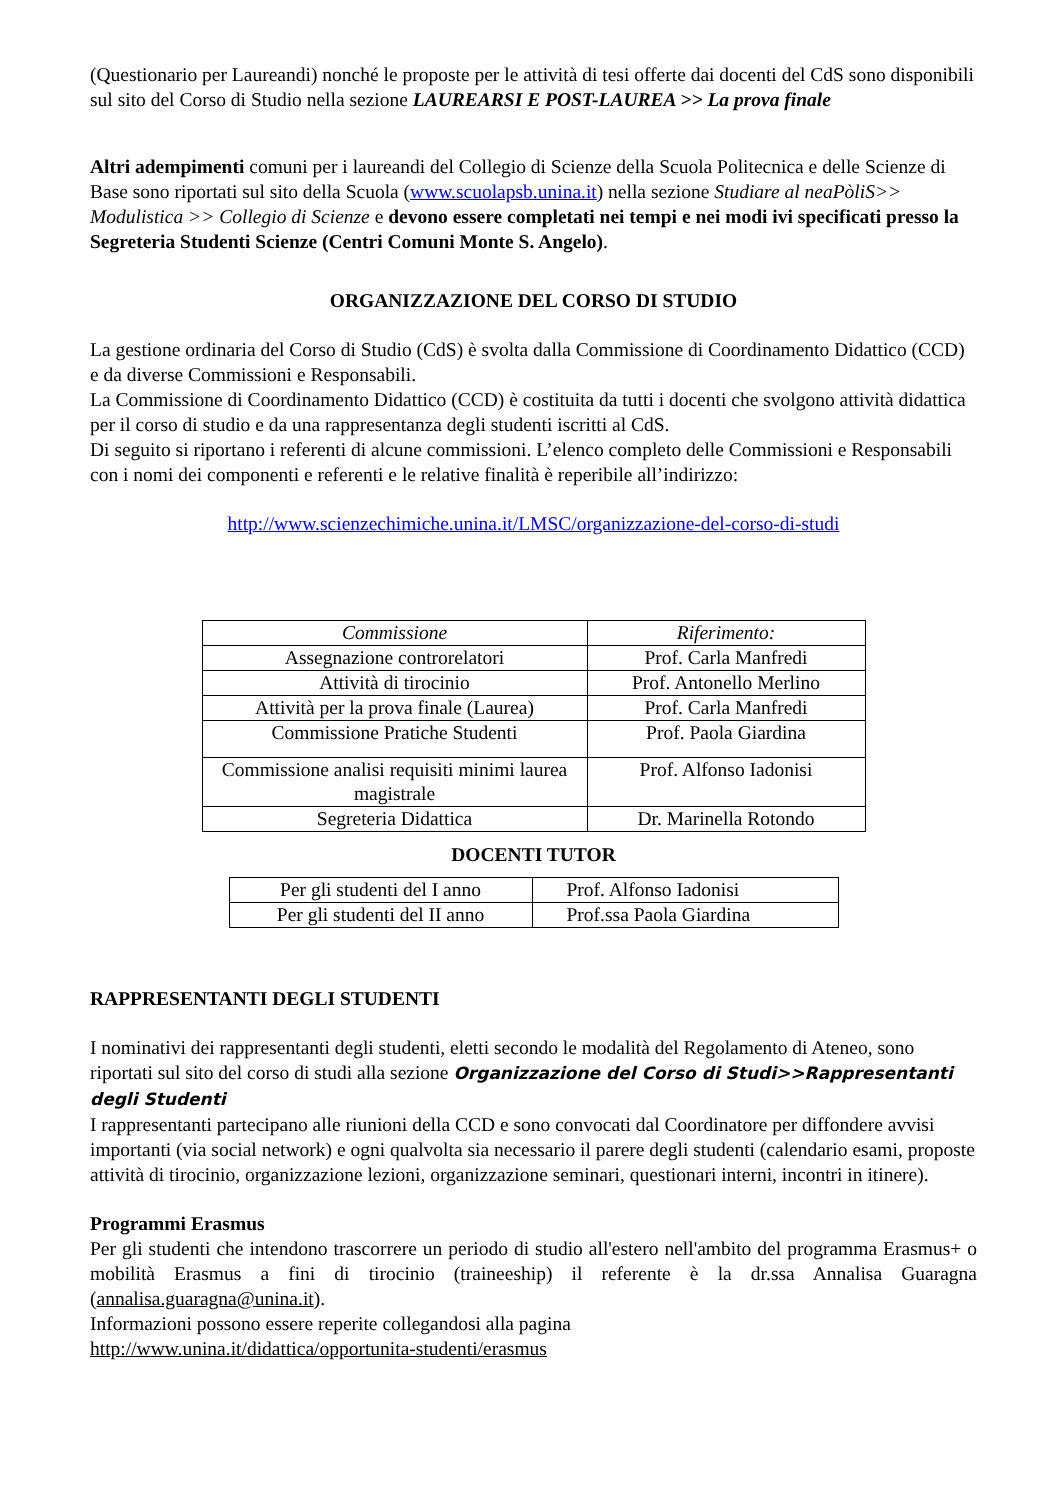(Questionario per Laureandi) nonché le proposte per le attività di tesi offerte dai docenti del CdS sono disponibili sul sito del Corso di Studio nella sezione LAUREARSI E POST-LAUREA >> La prova finale
Altri adempimenti comuni per i laureandi del Collegio di Scienze della Scuola Politecnica e delle Scienze di Base sono riportati sul sito della Scuola (www.scuolapsb.unina.it) nella sezione Studiare al neaPòliS>> Modulistica >> Collegio di Scienze e devono essere completati nei tempi e nei modi ivi specificati presso la Segreteria Studenti Scienze (Centri Comuni Monte S. Angelo).
ORGANIZZAZIONE DEL CORSO DI STUDIO
La gestione ordinaria del Corso di Studio (CdS) è svolta dalla Commissione di Coordinamento Didattico (CCD) e da diverse Commissioni e Responsabili.
La Commissione di Coordinamento Didattico (CCD) è costituita da tutti i docenti che svolgono attività didattica per il corso di studio e da una rappresentanza degli studenti iscritti al CdS.
Di seguito si riportano i referenti di alcune commissioni. L’elenco completo delle Commissioni e Responsabili con i nomi dei componenti e referenti e le relative finalità è reperibile all’indirizzo:
http://www.scienzechimiche.unina.it/LMSC/organizzazione-del-corso-di-studi
| Commissione | Riferimento: |
| Assegnazione controrelatori | Prof. Carla Manfredi |
| Attività di tirocinio | Prof. Antonello Merlino |
| Attività per la prova finale (Laurea) | Prof. Carla Manfredi |
| Commissione Pratiche Studenti | Prof. Paola Giardina |
| Commissione analisi requisiti minimi laurea magistrale | Prof. Alfonso Iadonisi |
| Segreteria Didattica | Dr. Marinella Rotondo |
DOCENTI TUTOR
| Per gli studenti del I anno | Prof. Alfonso Iadonisi |
| Per gli studenti del II anno | Prof.ssa Paola Giardina |
RAPPRESENTANTI DEGLI STUDENTI
I nominativi dei rappresentanti degli studenti, eletti secondo le modalità del Regolamento di Ateneo, sono riportati sul sito del corso di studi alla sezione Organizzazione del Corso di Studi>>Rappresentanti degli Studenti
I rappresentanti partecipano alle riunioni della CCD e sono convocati dal Coordinatore per diffondere avvisi importanti (via social network) e ogni qualvolta sia necessario il parere degli studenti (calendario esami, proposte attività di tirocinio, organizzazione lezioni, organizzazione seminari, questionari interni, incontri in itinere).
Programmi Erasmus
Per gli studenti che intendono trascorrere un periodo di studio all'estero nell'ambito del programma Erasmus+ o mobilità Erasmus a fini di tirocinio (traineeship) il referente è la dr.ssa Annalisa Guaragna (annalisa.guaragna@unina.it).
Informazioni possono essere reperite collegandosi alla pagina
http://www.unina.it/didattica/opportunita-studenti/erasmus